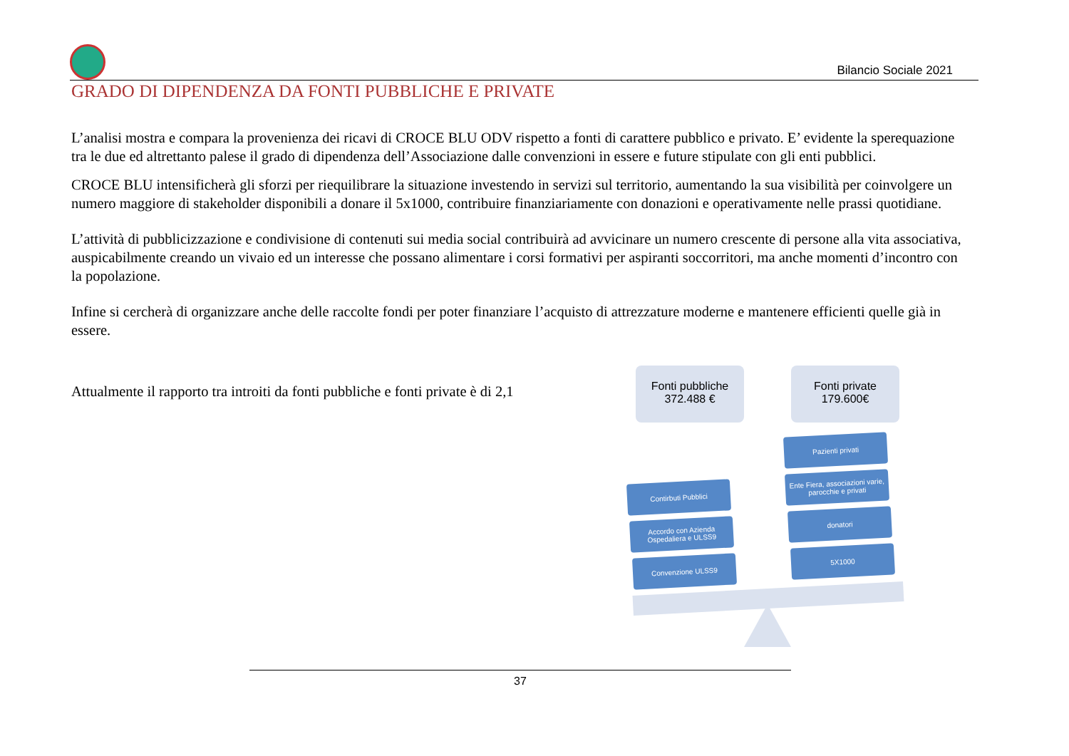Bilancio Sociale 2021
GRADO DI DIPENDENZA DA FONTI PUBBLICHE E PRIVATE
L’analisi mostra e compara la provenienza dei ricavi di CROCE BLU ODV rispetto a fonti di carattere pubblico e privato. E’ evidente la sperequazione tra le due ed altrettanto palese il grado di dipendenza dell’Associazione dalle convenzioni in essere e future stipulate con gli enti pubblici.
CROCE BLU intensificherà gli sforzi per riequilibrare la situazione investendo in servizi sul territorio, aumentando la sua visibilità per coinvolgere un numero maggiore di stakeholder disponibili a donare il 5x1000, contribuire finanziariamente con donazioni e operativamente nelle prassi quotidiane.
L’attività di pubblicizzazione e condivisione di contenuti sui media social contribuirà ad avvicinare un numero crescente di persone alla vita associativa, auspicabilmente creando un vivaio ed un interesse che possano alimentare i corsi formativi per aspiranti soccorritori, ma anche momenti d’incontro con la popolazione.
Infine si cercherà di organizzare anche delle raccolte fondi per poter finanziare l’acquisto di attrezzature moderne e mantenere efficienti quelle già in essere.
Attualmente il rapporto tra introiti da fonti pubbliche e fonti private è di 2,1
Fonti pubbliche
372.488 €
Fonti private
179.600€
Pazienti privati
Ente Fiera, associazioni varie, parocchie e privati
Contirbuti Pubblici
donatori
Accordo con Azienda Ospedaliera e ULSS9
5X1000
Convenzione ULSS9
37